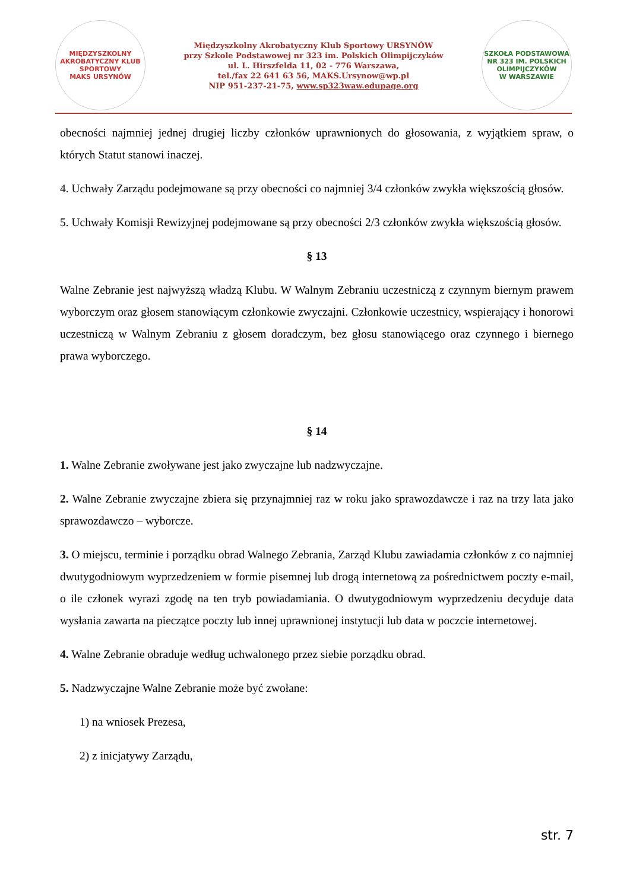MIĘDZYSZKOLNY AKROBATYCZNY KLUB SPORTOWY
MAKS URSYNÓW
Międzyszkolny Akrobatyczny Klub Sportowy URSYNÓW
przy Szkole Podstawowej nr 323 im. Polskich Olimpijczyków
ul. L. Hirszfelda 11, 02 - 776 Warszawa,
tel./fax 22 641 63 56, MAKS.Ursynow@wp.pl
NIP 951-237-21-75, www.sp323waw.edupage.org
SZKOŁA PODSTAWOWA NR 323 IM. POLSKICH OLIMPIJCZYKÓW
W WARSZAWIE
obecności najmniej jednej drugiej liczby członków uprawnionych do głosowania, z wyjątkiem spraw, o których Statut stanowi inaczej.
4. Uchwały Zarządu podejmowane są przy obecności co najmniej 3/4 członków zwykła większością głosów.
5. Uchwały Komisji Rewizyjnej podejmowane są przy obecności 2/3 członków zwykła większością głosów.
§ 13
Walne Zebranie jest najwyższą władzą Klubu. W Walnym Zebraniu uczestniczą z czynnym biernym prawem wyborczym oraz głosem stanowiącym członkowie zwyczajni. Członkowie uczestnicy, wspierający i honorowi uczestniczą w Walnym Zebraniu z głosem doradczym, bez głosu stanowiącego oraz czynnego i biernego prawa wyborczego.
§ 14
1. Walne Zebranie zwoływane jest jako zwyczajne lub nadzwyczajne.
2. Walne Zebranie zwyczajne zbiera się przynajmniej raz w roku jako sprawozdawcze i raz na trzy lata jako sprawozdawczo – wyborcze.
3. O miejscu, terminie i porządku obrad Walnego Zebrania, Zarząd Klubu zawiadamia członków z co najmniej dwutygodniowym wyprzedzeniem w formie pisemnej lub drogą internetową za pośrednictwem poczty e-mail, o ile członek wyrazi zgodę na ten tryb powiadamiania. O dwutygodniowym wyprzedzeniu decyduje data wysłania zawarta na pieczątce poczty lub innej uprawnionej instytucji lub data w poczcie internetowej.
4. Walne Zebranie obraduje według uchwalonego przez siebie porządku obrad.
5. Nadzwyczajne Walne Zebranie może być zwołane:
1) na wniosek Prezesa,
2) z inicjatywy Zarządu,
str. 7